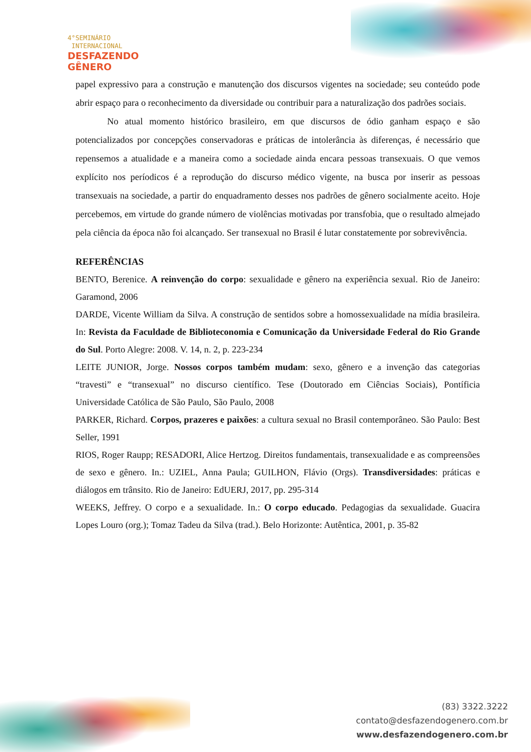4°SEMINÁRIO
INTERNACIONAL
DESFAZENDO
GÊNERO
papel expressivo para a construção e manutenção dos discursos vigentes na sociedade; seu conteúdo pode abrir espaço para o reconhecimento da diversidade ou contribuir para a naturalização dos padrões sociais.
No atual momento histórico brasileiro, em que discursos de ódio ganham espaço e são potencializados por concepções conservadoras e práticas de intolerância às diferenças, é necessário que repensemos a atualidade e a maneira como a sociedade ainda encara pessoas transexuais. O que vemos explícito nos períodicos é a reprodução do discurso médico vigente, na busca por inserir as pessoas transexuais na sociedade, a partir do enquadramento desses nos padrões de gênero socialmente aceito. Hoje percebemos, em virtude do grande número de violências motivadas por transfobia, que o resultado almejado pela ciência da época não foi alcançado. Ser transexual no Brasil é lutar constatemente por sobrevivência.
REFERÊNCIAS
BENTO, Berenice. A reinvenção do corpo: sexualidade e gênero na experiência sexual. Rio de Janeiro: Garamond, 2006
DARDE, Vicente William da Silva. A construção de sentidos sobre a homossexualidade na mídia brasileira. In: Revista da Faculdade de Biblioteconomia e Comunicação da Universidade Federal do Rio Grande do Sul. Porto Alegre: 2008. V. 14, n. 2, p. 223-234
LEITE JUNIOR, Jorge. Nossos corpos também mudam: sexo, gênero e a invenção das categorias “travesti” e “transexual” no discurso científico. Tese (Doutorado em Ciências Sociais), Pontíficia Universidade Católica de São Paulo, São Paulo, 2008
PARKER, Richard. Corpos, prazeres e paixões: a cultura sexual no Brasil contemporâneo. São Paulo: Best Seller, 1991
RIOS, Roger Raupp; RESADORI, Alice Hertzog. Direitos fundamentais, transexualidade e as compreensões de sexo e gênero. In.: UZIEL, Anna Paula; GUILHON, Flávio (Orgs). Transdiversidades: práticas e diálogos em trânsito. Rio de Janeiro: EdUERJ, 2017, pp. 295-314
WEEKS, Jeffrey. O corpo e a sexualidade. In.: O corpo educado. Pedagogias da sexualidade. Guacira Lopes Louro (org.); Tomaz Tadeu da Silva (trad.). Belo Horizonte: Autêntica, 2001, p. 35-82
(83) 3322.3222
contato@desfazendogenero.com.br
www.desfazendogenero.com.br